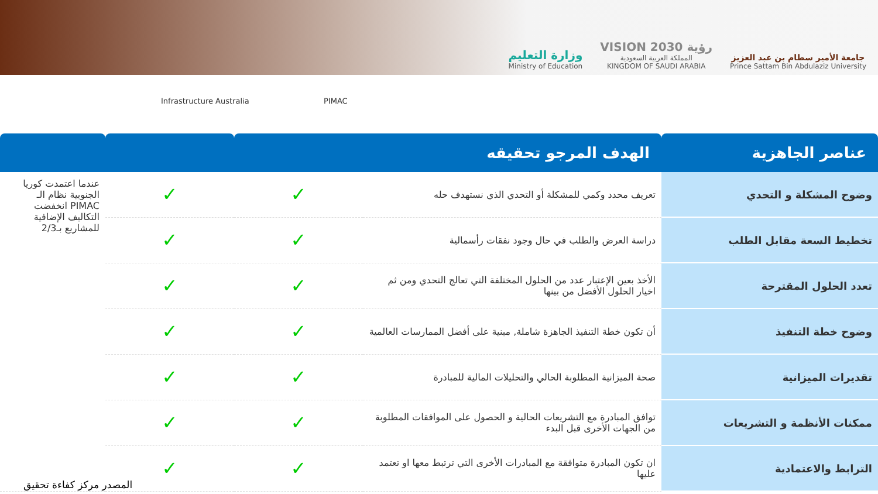وزارة التعليم
Ministry of Education
VISION 2030 رؤية
المملكة العربية السعودية
KINGDOM OF SAUDI ARABIA
جامعة الأمير سطام بن عبد العزيز
Prince Sattam Bin Abdulaziz University
Infrastructure Australia PIMAC
| عناصر الجاهزية | الهدف المرجو تحقيقه | | | |
| --- | --- | --- | --- | --- |
| وضوح المشكلة و التحدي | تعريف محدد وكمي للمشكلة أو التحدي الذي نستهدف حله | ✓ | ✓ | عندما اعتمدت كوريا الجنوبية نظام الـ PIMAC انخفضت التكاليف الإضافية للمشاريع بـ2/3 |
| تخطيط السعة مقابل الطلب | دراسة العرض والطلب في حال وجود نفقات رأسمالية | ✓ | ✓ | |
| تعدد الحلول المقترحة | الأخذ بعين الإعتبار عدد من الحلول المختلفة التي تعالج التحدي ومن ثم اخيار الحلول الأفضل من بينها | ✓ | ✓ | |
| وضوح خطة التنفيذ | أن تكون خطة التنفيذ الجاهزة شاملة, مبنية على أفضل الممارسات العالمية | ✓ | ✓ | |
| تقديرات الميزانية | صحة الميزانية المطلوبة الحالي والتحليلات المالية للمبادرة | ✓ | ✓ | |
| ممكنات الأنظمة و التشريعات | توافق المبادرة مع التشريعات الحالية و الحصول على الموافقات المطلوبة من الجهات الأخرى قبل البدء | ✓ | ✓ | |
| الترابط والاعتمادية | ان تكون المبادرة متوافقة مع المبادرات الأخرى التي ترتبط معها او تعتمد عليها | ✓ | ✓ | |
المصدر مركز كفاءة تحقيق